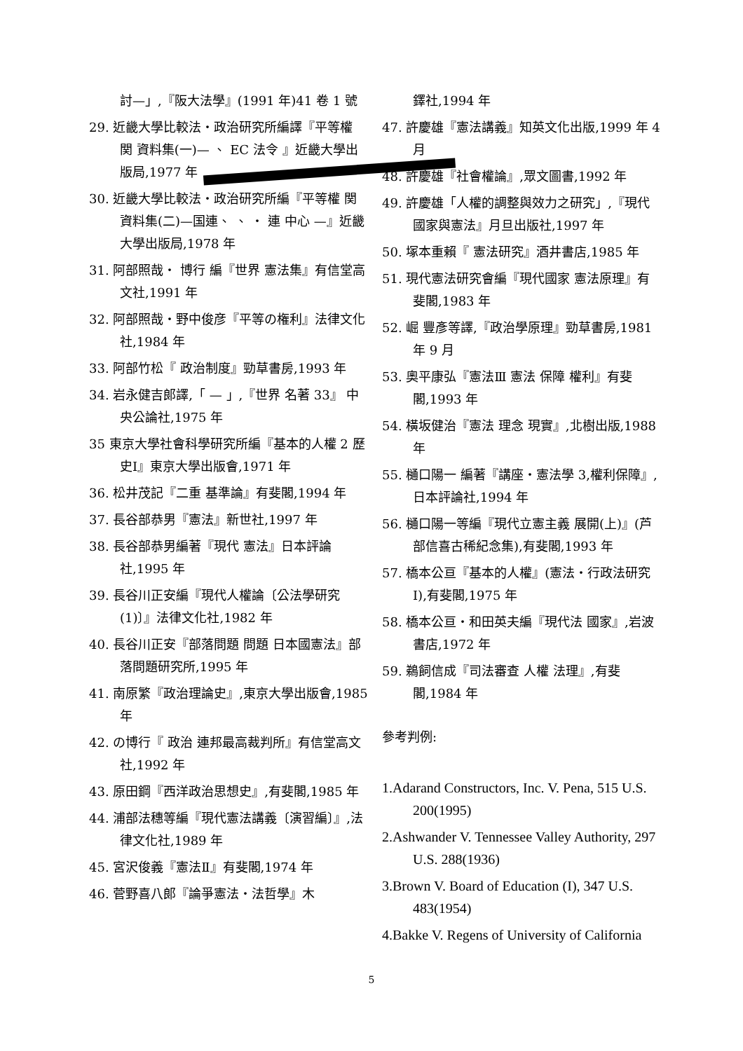討—」,『阪大法學』(1991 年)41 卷 1 號
29. 近畿大學比較法・政治研究所編譯『平等權 関 資料集(一)— 、 EC 法令 』近畿大學出版局,1977 年
30. 近畿大學比較法・政治研究所編『平等權 関 資料集(二)—国連、 、 ・ 連 中心 —』近畿大學出版局,1978 年
31. 阿部照哉・ 博行 編『世界 憲法集』有信堂高文社,1991 年
32. 阿部照哉・野中俊彦『平等の権利』法律文化社,1984 年
33. 阿部竹松『 政治制度』勁草書房,1993 年
34. 岩永健吉郎譯,「 — 」,『世界 名著 33』 中央公論社,1975 年
35 東京大學社會科學研究所編『基本的人權 2 歷史Ⅰ』東京大學出版會,1971 年
36. 松井茂記『二重 基準論』有斐閣,1994 年
37. 長谷部恭男『憲法』新世社,1997 年
38. 長谷部恭男編著『現代 憲法』日本評論社,1995 年
39. 長谷川正安編『現代人權論〔公法學研究(1)〕』法律文化社,1982 年
40. 長谷川正安『部落問題 問題 日本國憲法』部落問題研究所,1995 年
41. 南原繁『政治理論史』,東京大學出版會,1985 年
42. の博行『 政治 連邦最高裁判所』有信堂高文社,1992 年
43. 原田鋼『西洋政治思想史』,有斐閣,1985 年
44. 浦部法穗等編『現代憲法講義〔演習編〕』,法律文化社,1989 年
45. 宮沢俊義『憲法Ⅱ』有斐閣,1974 年
46. 菅野喜八郎『論爭憲法・法哲學』木
鐸社,1994 年
47. 許慶雄『憲法講義』知英文化出版,1999 年 4 月
48. 許慶雄『社會權論』,眾文圖書,1992 年
49. 許慶雄「人權的調整與效力之研究」,『現代國家與憲法』月旦出版社,1997 年
50. 塚本重賴『 憲法研究』酒井書店,1985 年
51. 現代憲法研究會編『現代國家 憲法原理』有斐閣,1983 年
52. 崛 豐彥等譯,『政治學原理』勁草書房,1981 年 9 月
53. 奧平康弘『憲法Ⅲ 憲法 保障 權利』有斐閣,1993 年
54. 橫坂健治『憲法 理念 現實』,北樹出版,1988 年
55. 樋口陽一 編著『講座・憲法學 3,權利保障』,日本評論社,1994 年
56. 樋口陽一等編『現代立憲主義 展開(上)』(芦部信喜古稀紀念集),有斐閣,1993 年
57. 橋本公亘『基本的人權』(憲法・行政法研究Ⅰ),有斐閣,1975 年
58. 橋本公亘・和田英夫編『現代法 國家』,岩波書店,1972 年
59. 鵜飼信成『司法審查 人權 法理』,有斐閣,1984 年
參考判例:
1.Adarand Constructors, Inc. V. Pena, 515 U.S. 200(1995)
2.Ashwander V. Tennessee Valley Authority, 297 U.S. 288(1936)
3.Brown V. Board of Education (I), 347 U.S. 483(1954)
4.Bakke V. Regens of University of California
5